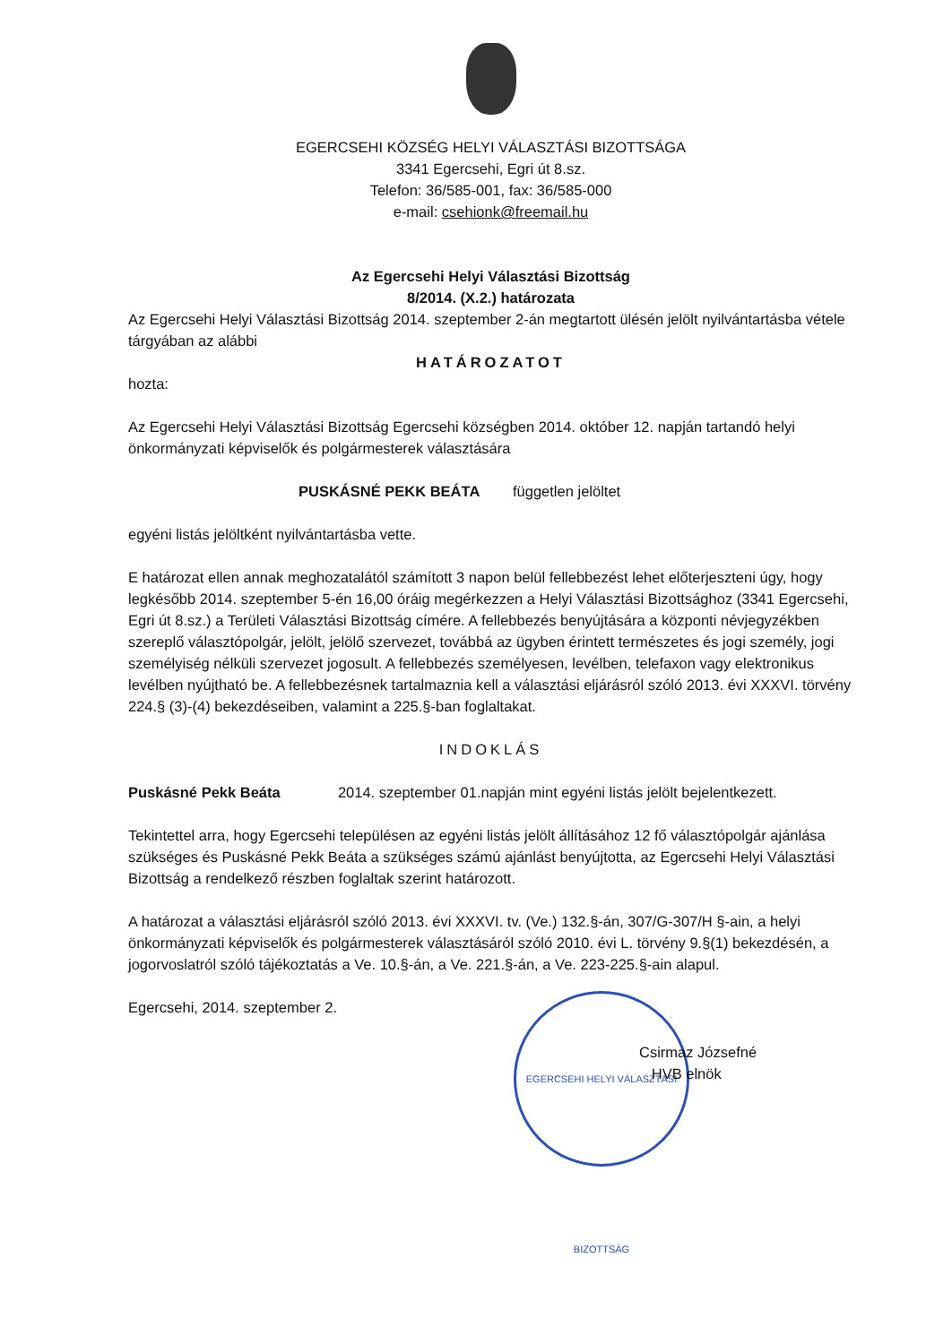EGERCSEHI KÖZSÉG HELYI VÁLASZTÁSI BIZOTTSÁGA
3341 Egercsehi, Egri út 8.sz.
Telefon: 36/585-001, fax: 36/585-000
e-mail: csehionk@freemail.hu
Az Egercsehi Helyi Választási Bizottság
8/2014. (X.2.) határozata
Az Egercsehi Helyi Választási Bizottság 2014. szeptember 2-án megtartott ülésén jelölt nyilvántartásba vétele tárgyában az alábbi
HATÁROZATOT
hozta:
Az Egercsehi Helyi Választási Bizottság Egercsehi községben 2014. október 12. napján tartandó helyi önkormányzati képviselők és polgármesterek választására
PUSKÁSNÉ PEKK BEÁTA független jelöltet
egyéni listás jelöltként nyilvántartásba vette.
E határozat ellen annak meghozatalától számított 3 napon belül fellebbezést lehet előterjeszteni úgy, hogy legkésőbb 2014. szeptember 5-én 16,00 óráig megérkezzen a Helyi Választási Bizottsághoz (3341 Egercsehi, Egri út 8.sz.) a Területi Választási Bizottság címére. A fellebbezés benyújtására a központi névjegyzékben szereplő választópolgár, jelölt, jelölő szervezet, továbbá az ügyben érintett természetes és jogi személy, jogi személyiség nélküli szervezet jogosult. A fellebbezés személyesen, levélben, telefaxon vagy elektronikus levélben nyújtható be. A fellebbezésnek tartalmaznia kell a választási eljárásról szóló 2013. évi XXXVI. törvény 224.§ (3)-(4) bekezdéseiben, valamint a 225.§-ban foglaltakat.
INDOKLÁS
Puskásné Pekk Beáta 2014. szeptember 01.napján mint egyéni listás jelölt bejelentkezett.
Tekintettel arra, hogy Egercsehi településen az egyéni listás jelölt állításához 12 fő választópolgár ajánlása szükséges és Puskásné Pekk Beáta a szükséges számú ajánlást benyújtotta, az Egercsehi Helyi Választási Bizottság a rendelkező részben foglaltak szerint határozott.
A határozat a választási eljárásról szóló 2013. évi XXXVI. tv. (Ve.) 132.§-án, 307/G-307/H §-ain, a helyi önkormányzati képviselők és polgármesterek választásáról szóló 2010. évi L. törvény 9.§(1) bekezdésén, a jogorvoslatról szóló tájékoztatás a Ve. 10.§-án, a Ve. 221.§-án, a Ve. 223-225.§-ain alapul.
Egercsehi, 2014. szeptember 2.
EGERCSEHI HELYI VÁLASZTÁSI BIZOTTSÁG
Csirmaz Józsefné
HVB elnök